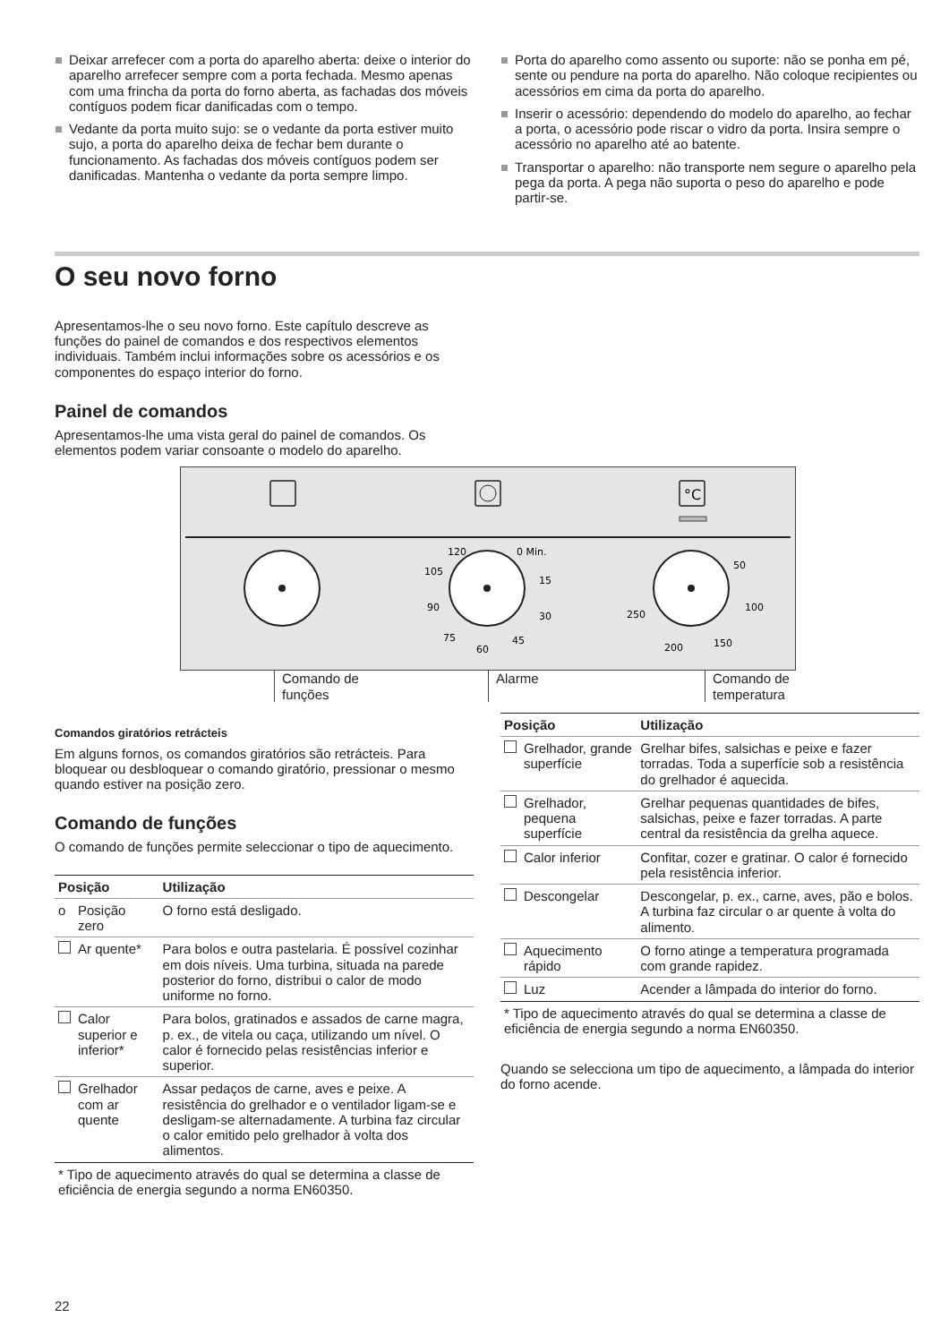Deixar arrefecer com a porta do aparelho aberta: deixe o interior do aparelho arrefecer sempre com a porta fechada. Mesmo apenas com uma frincha da porta do forno aberta, as fachadas dos móveis contíguos podem ficar danificadas com o tempo.
Vedante da porta muito sujo: se o vedante da porta estiver muito sujo, a porta do aparelho deixa de fechar bem durante o funcionamento. As fachadas dos móveis contíguos podem ser danificadas. Mantenha o vedante da porta sempre limpo.
Porta do aparelho como assento ou suporte: não se ponha em pé, sente ou pendure na porta do aparelho. Não coloque recipientes ou acessórios em cima da porta do aparelho.
Inserir o acessório: dependendo do modelo do aparelho, ao fechar a porta, o acessório pode riscar o vidro da porta. Insira sempre o acessório no aparelho até ao batente.
Transportar o aparelho: não transporte nem segure o aparelho pela pega da porta. A pega não suporta o peso do aparelho e pode partir-se.
O seu novo forno
Apresentamos-lhe o seu novo forno. Este capítulo descreve as funções do painel de comandos e dos respectivos elementos individuais. Também inclui informações sobre os acessórios e os componentes do espaço interior do forno.
Painel de comandos
Apresentamos-lhe uma vista geral do painel de comandos. Os elementos podem variar consoante o modelo do aparelho.
°C
120
0 Min.
105
15
90
30
75
60
45
50
100
250
200
150
Comando de
funções
Alarme Comando de
temperatura
Comandos giratórios retrácteis
Em alguns fornos, os comandos giratórios são retrácteis. Para bloquear ou desbloquear o comando giratório, pressionar o mesmo quando estiver na posição zero.
Comando de funções
O comando de funções permite seleccionar o tipo de aquecimento.
| Posição | | Utilização |
| --- | --- | --- |
| o | Posição zero | O forno está desligado. |
| | Ar quente* | Para bolos e outra pastelaria. É possível cozinhar em dois níveis. Uma turbina, situada na parede posterior do forno, distribui o calor de modo uniforme no forno. |
| | Calor superior e inferior* | Para bolos, gratinados e assados de carne magra, p. ex., de vitela ou caça, utilizando um nível. O calor é fornecido pelas resistências inferior e superior. |
| | Grelhador com ar quente | Assar pedaços de carne, aves e peixe. A resistência do grelhador e o ventilador ligam-se e desligam-se alternadamente. A turbina faz circular o calor emitido pelo grelhador à volta dos alimentos. |
* Tipo de aquecimento através do qual se determina a classe de eficiência de energia segundo a norma EN60350.
| Posição | | Utilização |
| --- | --- | --- |
| | Grelhador, grande superfície | Grelhar bifes, salsichas e peixe e fazer torradas. Toda a superfície sob a resistência do grelhador é aquecida. |
| | Grelhador, pequena superfície | Grelhar pequenas quantidades de bifes, salsichas, peixe e fazer torradas. A parte central da resistência da grelha aquece. |
| | Calor inferior | Confitar, cozer e gratinar. O calor é fornecido pela resistência inferior. |
| | Descongelar | Descongelar, p. ex., carne, aves, pão e bolos. A turbina faz circular o ar quente à volta do alimento. |
| | Aquecimento rápido | O forno atinge a temperatura programada com grande rapidez. |
| | Luz | Acender a lâmpada do interior do forno. |
* Tipo de aquecimento através do qual se determina a classe de eficiência de energia segundo a norma EN60350.
Quando se selecciona um tipo de aquecimento, a lâmpada do interior do forno acende.
22